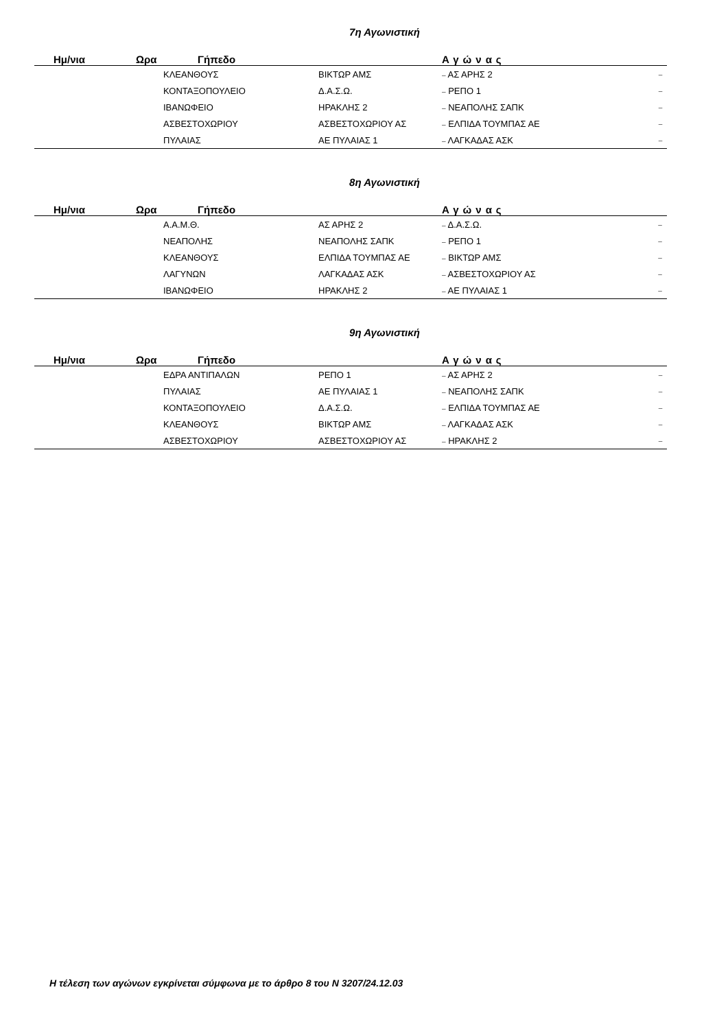7η Αγωνιστική
| Ημ/νια | Ωρα | Γήπεδο | | Αγώνας | |
| --- | --- | --- | --- | --- | --- |
| | | ΚΛΕΑΝΘΟΥΣ | ΒΙΚΤΩΡ ΑΜΣ | – ΑΣ ΑΡΗΣ 2 | – |
| | | ΚΟΝΤΑΞΟΠΟΥΛΕΙΟ | Δ.Α.Σ.Ω. | – ΡΕΠΟ 1 | – |
| | | ΙΒΑΝΩΦΕΙΟ | ΗΡΑΚΛΗΣ 2 | – ΝΕΑΠΟΛΗΣ ΣΑΠΚ | – |
| | | ΑΣΒΕΣΤΟΧΩΡΙΟΥ | ΑΣΒΕΣΤΟΧΩΡΙΟΥ ΑΣ | – ΕΛΠΙΔΑ ΤΟΥΜΠΑΣ ΑΕ | – |
| | | ΠΥΛΑΙΑΣ | ΑΕ ΠΥΛΑΙΑΣ 1 | – ΛΑΓΚΑΔΑΣ ΑΣΚ | – |
8η Αγωνιστική
| Ημ/νια | Ωρα | Γήπεδο | | Αγώνας | |
| --- | --- | --- | --- | --- | --- |
| | | Α.Α.Μ.Θ. | ΑΣ ΑΡΗΣ 2 | – Δ.Α.Σ.Ω. | – |
| | | ΝΕΑΠΟΛΗΣ | ΝΕΑΠΟΛΗΣ ΣΑΠΚ | – ΡΕΠΟ 1 | – |
| | | ΚΛΕΑΝΘΟΥΣ | ΕΛΠΙΔΑ ΤΟΥΜΠΑΣ ΑΕ | – ΒΙΚΤΩΡ ΑΜΣ | – |
| | | ΛΑΓΥΝΩΝ | ΛΑΓΚΑΔΑΣ ΑΣΚ | – ΑΣΒΕΣΤΟΧΩΡΙΟΥ ΑΣ | – |
| | | ΙΒΑΝΩΦΕΙΟ | ΗΡΑΚΛΗΣ 2 | – ΑΕ ΠΥΛΑΙΑΣ 1 | – |
9η Αγωνιστική
| Ημ/νια | Ωρα | Γήπεδο | | Αγώνας | |
| --- | --- | --- | --- | --- | --- |
| | | ΕΔΡΑ ΑΝΤΙΠΑΛΩΝ | ΡΕΠΟ 1 | – ΑΣ ΑΡΗΣ 2 | – |
| | | ΠΥΛΑΙΑΣ | ΑΕ ΠΥΛΑΙΑΣ 1 | – ΝΕΑΠΟΛΗΣ ΣΑΠΚ | – |
| | | ΚΟΝΤΑΞΟΠΟΥΛΕΙΟ | Δ.Α.Σ.Ω. | – ΕΛΠΙΔΑ ΤΟΥΜΠΑΣ ΑΕ | – |
| | | ΚΛΕΑΝΘΟΥΣ | ΒΙΚΤΩΡ ΑΜΣ | – ΛΑΓΚΑΔΑΣ ΑΣΚ | – |
| | | ΑΣΒΕΣΤΟΧΩΡΙΟΥ | ΑΣΒΕΣΤΟΧΩΡΙΟΥ ΑΣ | – ΗΡΑΚΛΗΣ 2 | – |
Η τέλεση των αγώνων εγκρίνεται σύμφωνα με το άρθρο 8 του Ν 3207/24.12.03